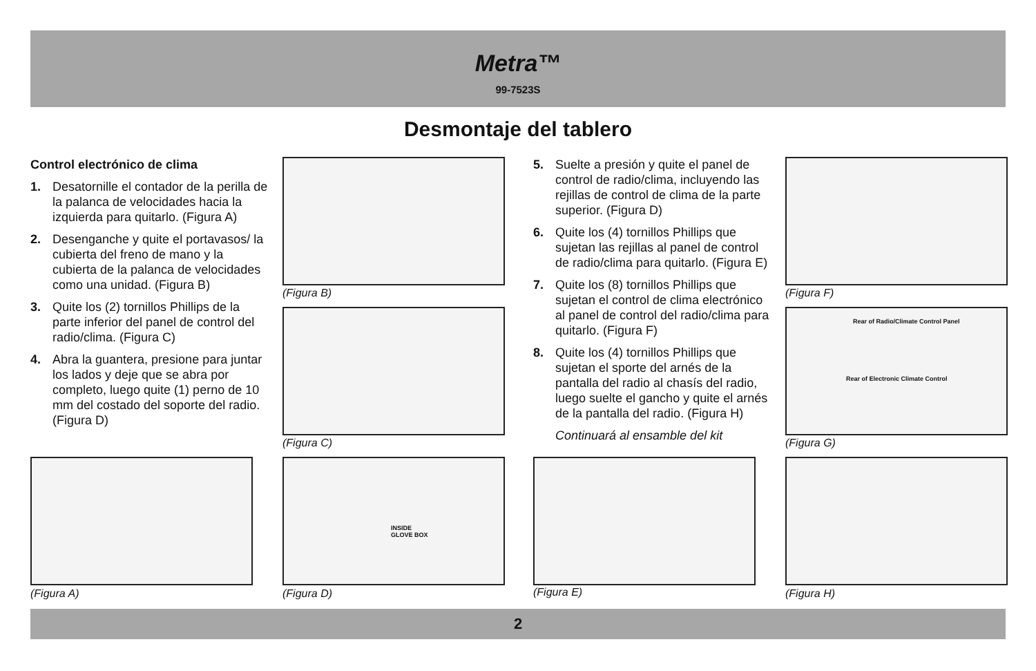Metra™
99-7523S
Desmontaje del tablero
Control electrónico de clima
1. Desatornille el contador de la perilla de la palanca de velocidades hacia la izquierda para quitarlo. (Figura A)
2. Desenganche y quite el portavasos/ la cubierta del freno de mano y la cubierta de la palanca de velocidades como una unidad. (Figura B)
3. Quite los (2) tornillos Phillips de la parte inferior del panel de control del radio/clima. (Figura C)
4. Abra la guantera, presione para juntar los lados y deje que se abra por completo, luego quite (1) perno de 10 mm del costado del soporte del radio. (Figura D)
5. Suelte a presión y quite el panel de control de radio/clima, incluyendo las rejillas de control de clima de la parte superior. (Figura D)
6. Quite los (4) tornillos Phillips que sujetan las rejillas al panel de control de radio/clima para quitarlo. (Figura E)
7. Quite los (8) tornillos Phillips que sujetan el control de clima electrónico al panel de control del radio/clima para quitarlo. (Figura F)
8. Quite los (4) tornillos Phillips que sujetan el sporte del arnés de la pantalla del radio al chasís del radio, luego suelte el gancho y quite el arnés de la pantalla del radio. (Figura H)
Continuará al ensamble del kit
(Figura B)
(Figura C)
(Figura A)
INSIDE
GLOVE BOX
(Figura D) (Figura E)
(Figura F)
Rear of Radio/Climate Control Panel
Rear of Electronic Climate Control
(Figura G)
(Figura H)
2